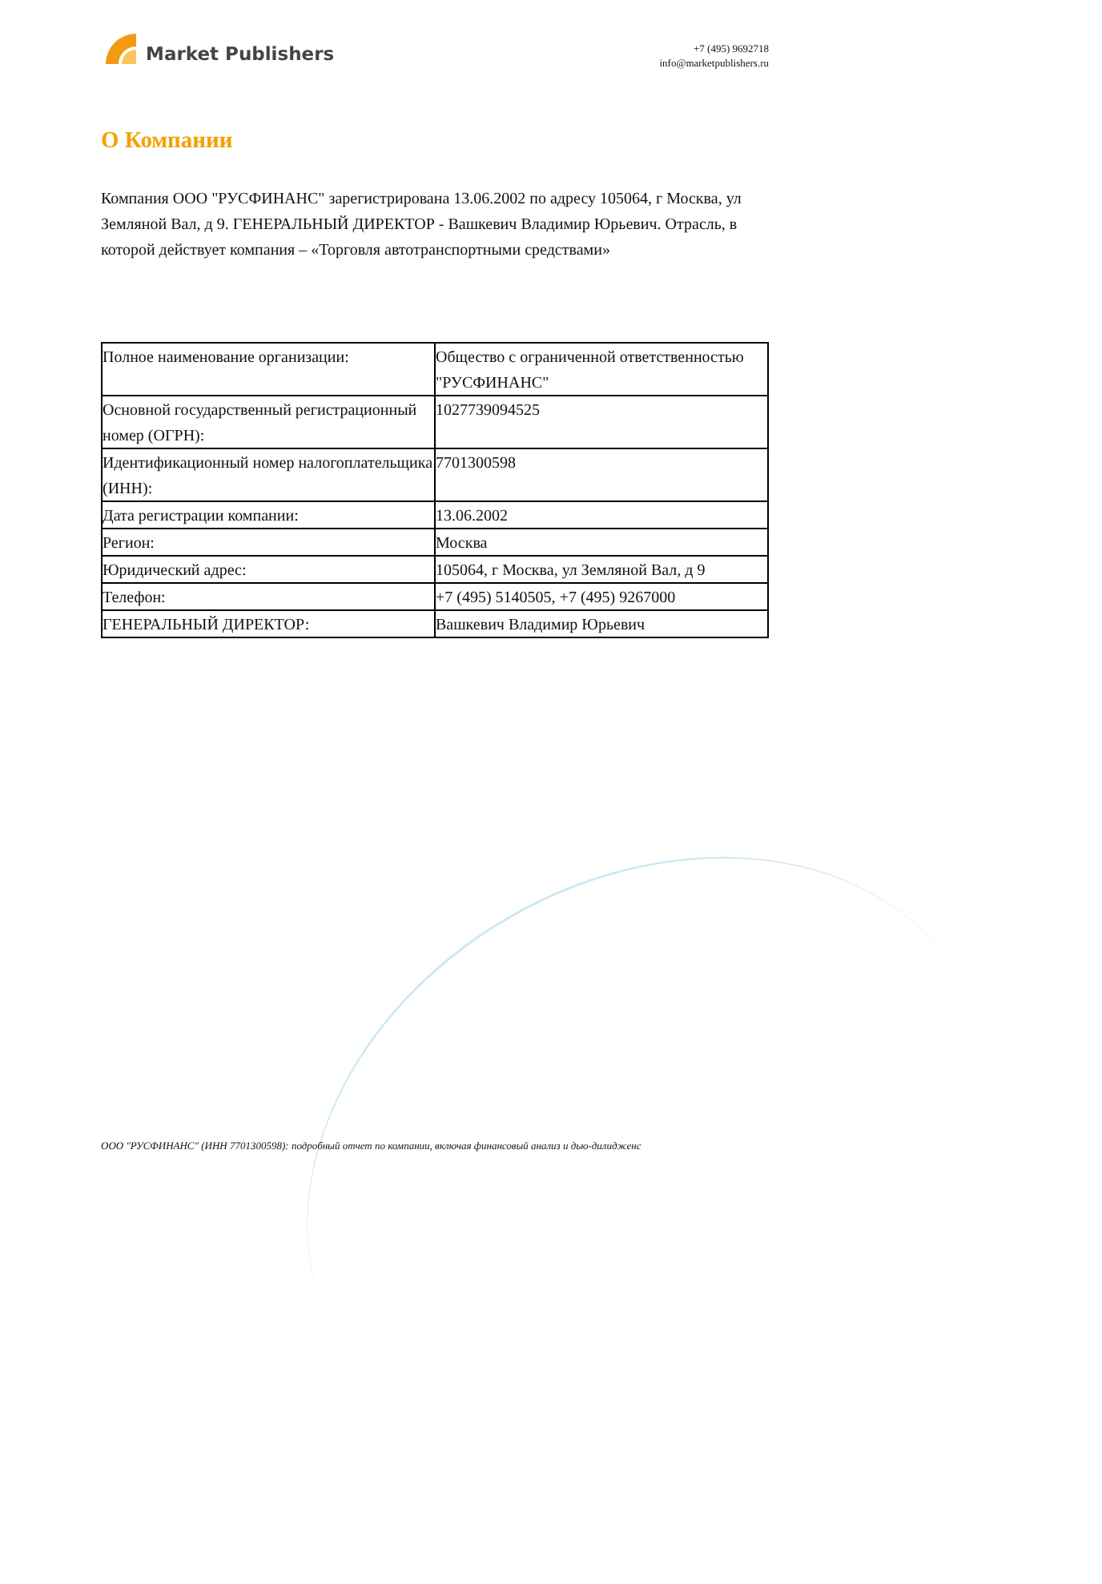Market Publishers
+7 (495) 9692718
info@marketpublishers.ru
О Компании
Компания ООО "РУСФИНАНС" зарегистрирована 13.06.2002 по адресу 105064, г Москва, ул Земляной Вал, д 9. ГЕНЕРАЛЬНЫЙ ДИРЕКТОР - Вашкевич Владимир Юрьевич. Отрасль, в которой действует компания – «Торговля автотранспортными средствами»
| Полное наименование организации: | Общество с ограниченной ответственностью "РУСФИНАНС" |
| Основной государственный регистрационный номер (ОГРН): | 1027739094525 |
| Идентификационный номер налогоплательщика (ИНН): | 7701300598 |
| Дата регистрации компании: | 13.06.2002 |
| Регион: | Москва |
| Юридический адрес: | 105064, г Москва, ул Земляной Вал, д 9 |
| Телефон: | +7 (495) 5140505, +7 (495) 9267000 |
| ГЕНЕРАЛЬНЫЙ ДИРЕКТОР: | Вашкевич Владимир Юрьевич |
ООО "РУСФИНАНС" (ИНН 7701300598): подробный отчет по компании, включая финансовый анализ и дью-дилидженс